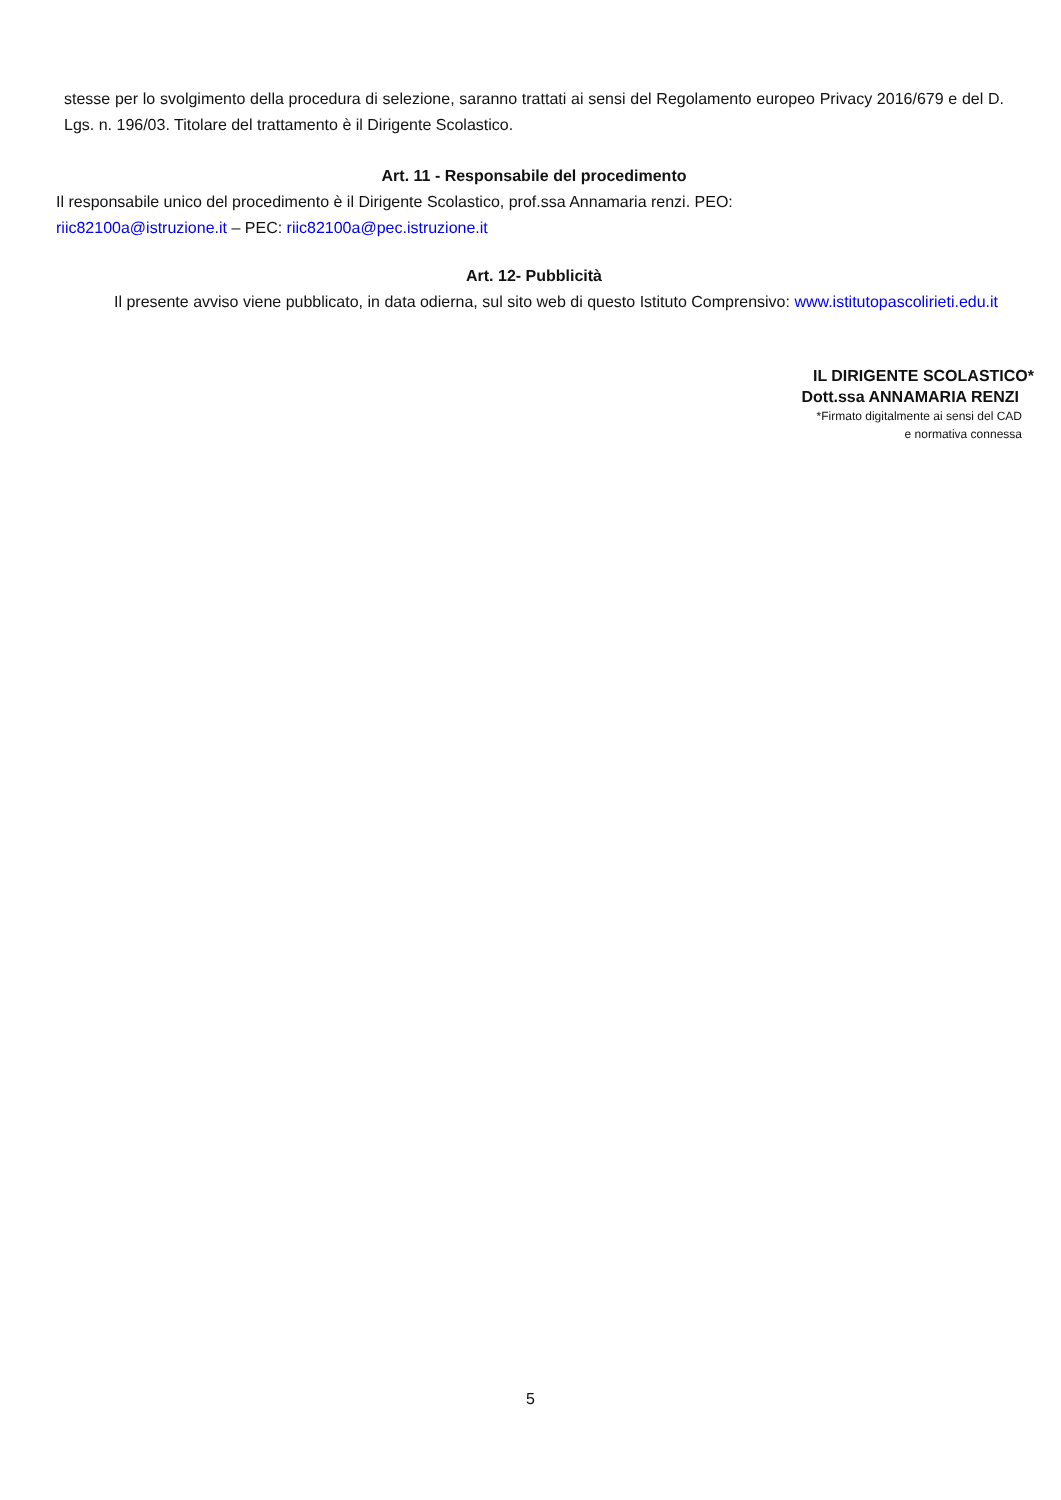stesse per lo svolgimento della procedura di selezione, saranno trattati ai sensi del Regolamento europeo Privacy 2016/679 e del D. Lgs. n. 196/03. Titolare del trattamento è il Dirigente Scolastico.
Art. 11 - Responsabile del procedimento
Il responsabile unico del procedimento è il Dirigente Scolastico, prof.ssa Annamaria renzi. PEO:
riic82100a@istruzione.it – PEC: riic82100a@pec.istruzione.it
Art. 12- Pubblicità
Il presente avviso viene pubblicato, in data odierna, sul sito web di questo Istituto Comprensivo: www.istitutopascolirieti.edu.it
IL DIRIGENTE SCOLASTICO*
Dott.ssa ANNAMARIA RENZI
*Firmato digitalmente ai sensi del CAD
e normativa connessa
5